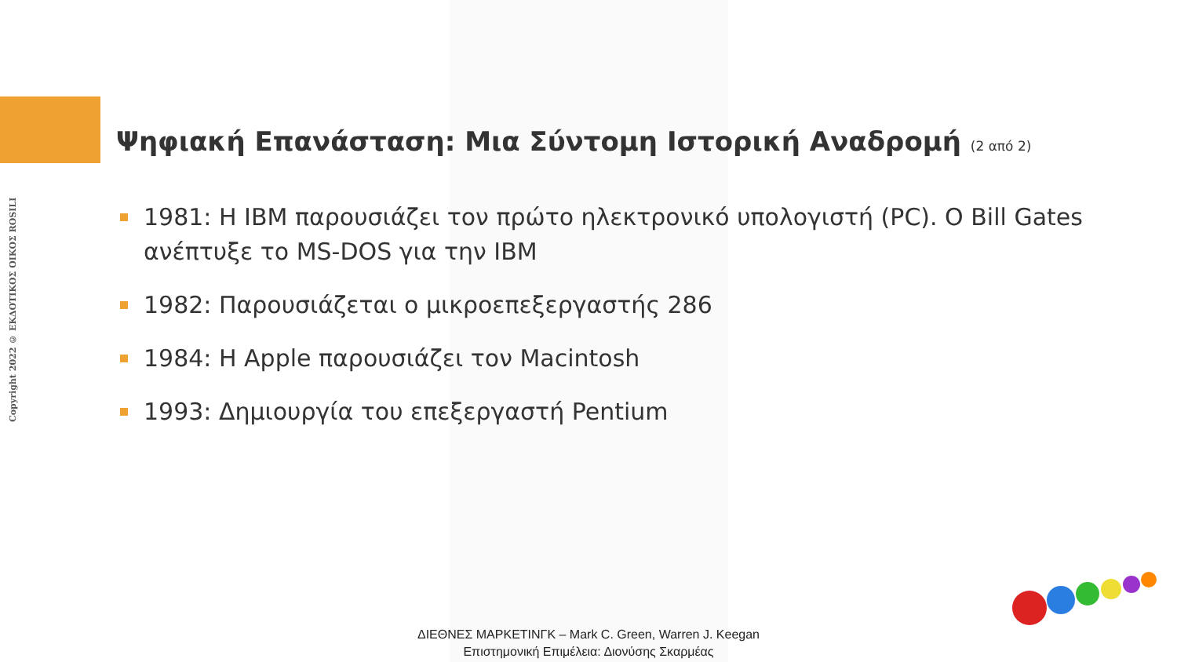Copyright 2022 © ΕΚΔΟΤΙΚΟΣ ΟΙΚΟΣ ROSILI
Ψηφιακή Επανάσταση: Μια Σύντομη Ιστορική Αναδρομή (2 από 2)
1981: Η IBM παρουσιάζει τον πρώτο ηλεκτρονικό υπολογιστή (PC). Ο Bill Gates ανέπτυξε το MS-DOS για την IBM
1982: Παρουσιάζεται ο μικροεπεξεργαστής 286
1984: Η Apple παρουσιάζει τον Macintosh
1993: Δημιουργία του επεξεργαστή Pentium
ΔΙΕΘΝΕΣ ΜΑΡΚΕΤΙΝΓΚ – Mark C. Green, Warren J. Keegan
Επιστημονική Επιμέλεια: Διονύσης Σκαρμέας